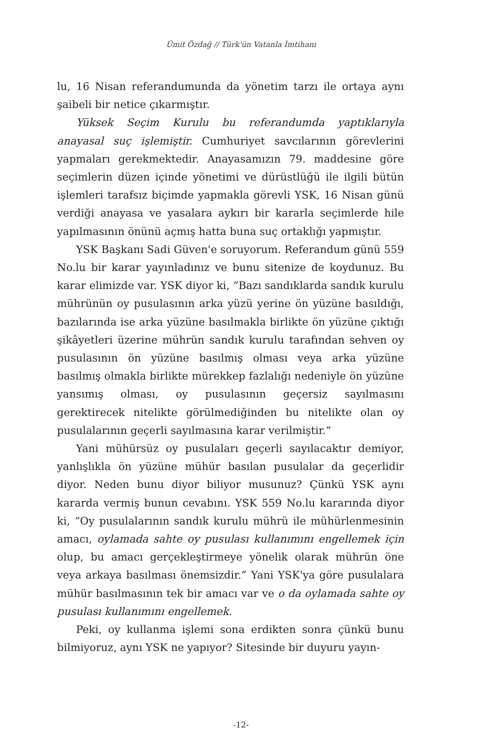Ümit Özdağ // Türk'ün Vatanla İmtihanı
lu, 16 Nisan referandumunda da yönetim tarzı ile ortaya aynı şaibeli bir netice çıkarmıştır.
Yüksek Seçim Kurulu bu referandumda yaptıklarıyla anayasal suç işlemiştir. Cumhuriyet savcılarının görevlerini yapmaları gerekmektedir. Anayasamızın 79. maddesine göre seçimlerin düzen içinde yönetimi ve dürüstlüğü ile ilgili bütün işlemleri tarafsız biçimde yapmakla görevli YSK, 16 Nisan günü verdiği anayasa ve yasalara aykırı bir kararla seçimlerde hile yapılmasının önünü açmış hatta buna suç ortaklığı yapmıştır.
YSK Başkanı Sadi Güven'e soruyorum. Referandum günü 559 No.lu bir karar yayınladınız ve bunu sitenize de koydunuz. Bu karar elimizde var. YSK diyor ki, “Bazı sandıklarda sandık kurulu mührünün oy pusulasının arka yüzü yerine ön yüzüne basıldığı, bazılarında ise arka yüzüne basılmakla birlikte ön yüzüne çıktığı şikâyetleri üzerine mührün sandık kurulu tarafından sehven oy pusulasının ön yüzüne basılmış olması veya arka yüzüne basılmış olmakla birlikte mürekkep fazlalığı nedeniyle ön yüzüne yansımış olması, oy pusulasının geçersiz sayılmasını gerektirecek nitelikte görülmediğinden bu nitelikte olan oy pusulalarının geçerli sayılmasına karar verilmiştir.”
Yani mühürsüz oy pusulaları geçerli sayılacaktır demiyor, yanlışlıkla ön yüzüne mühür basılan pusulalar da geçerlidir diyor. Neden bunu diyor biliyor musunuz? Çünkü YSK aynı kararda vermiş bunun cevabını. YSK 559 No.lu kararında diyor ki, “Oy pusulalarının sandık kurulu mührü ile mühürlenmesinin amacı, oylamada sahte oy pusulası kullanımını engellemek için olup, bu amacı gerçekleştirmeye yönelik olarak mührün öne veya arkaya basılması önemsizdir.” Yani YSK'ya göre pusulalara mühür basılmasının tek bir amacı var ve o da oylamada sahte oy pusulası kullanımını engellemek.
Peki, oy kullanma işlemi sona erdikten sonra çünkü bunu bilmiyoruz, aynı YSK ne yapıyor? Sitesinde bir duyuru yayın-
-12-